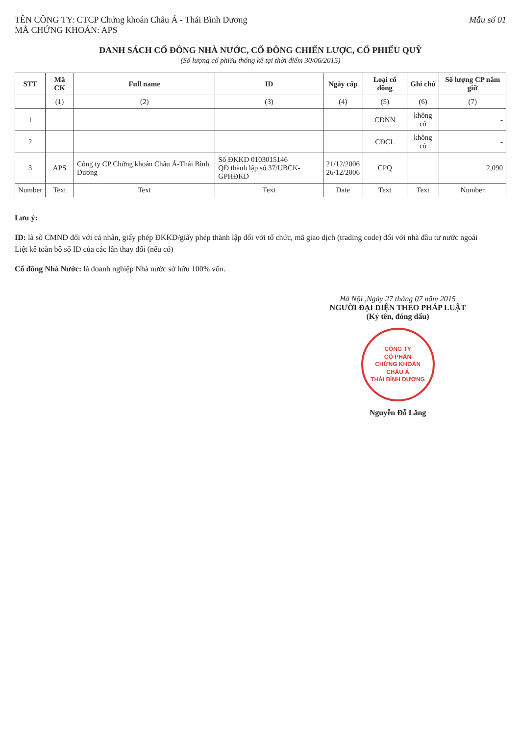TÊN CÔNG TY: CTCP Chứng khoán Châu Á - Thái Bình Dương
MÃ CHỨNG KHOÁN: APS
Mẫu số 01
DANH SÁCH CỔ ĐÔNG NHÀ NƯỚC, CỔ ĐÔNG CHIẾN LƯỢC, CỔ PHIẾU QUỸ
(Số lượng cổ phiếu thống kê tại thời điểm 30/06/2015)
| STT | Mã CK | Full name | ID | Ngày cấp | Loại cổ đông | Ghi chú | Số lượng CP nắm giữ |
| --- | --- | --- | --- | --- | --- | --- | --- |
| | (1) | (2) | (3) | (4) | (5) | (6) | (7) |
| 1 | | | | | CĐNN | không có | - |
| 2 | | | | | CĐCL | không có | - |
| 3 | APS | Công ty CP Chứng khoán Châu Á-Thái Bình Dương | Số ĐKKD 0103015146 QĐ thành lập số 37/UBCK-GPHĐKD | 21/12/2006 26/12/2006 | CPQ | | 2,090 |
| Number | Text | Text | Text | Date | Text | Text | Number |
Lưu ý:
ID: là số CMND đối với cá nhân, giấy phép ĐKKD/giấy phép thành lập đối với tổ chức, mã giao dịch (trading code) đối với nhà đầu tư nước ngoài
Liệt kê toàn bộ số ID của các lần thay đổi (nếu có)
Cổ đông Nhà Nước: là doanh nghiệp Nhà nước sở hữu 100% vốn.
Hà Nội ,Ngày 27 tháng 07 năm 2015
NGƯỜI ĐẠI DIỆN THEO PHÁP LUẬT
(Ký tên, đóng dấu)
CÔNG TY
CỔ PHẦN
CHỨNG KHOÁN
CHÂU Á
THÁI BÌNH DƯƠNG
Nguyễn Đỗ Lăng